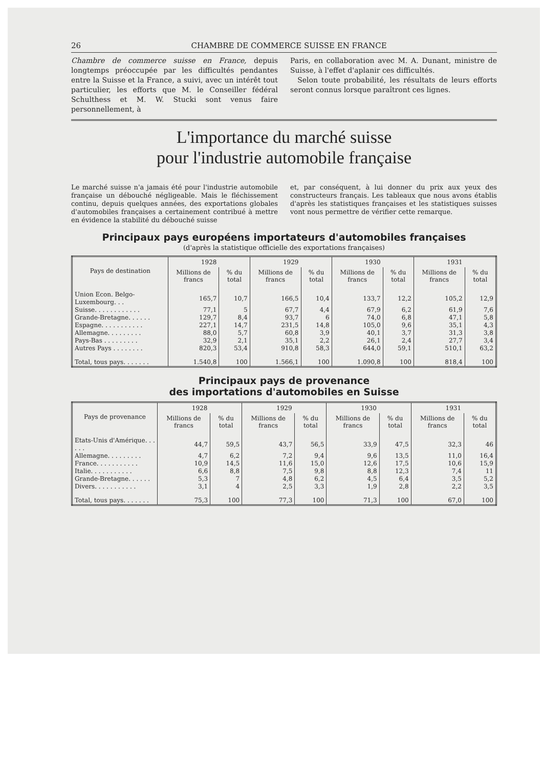26 CHAMBRE DE COMMERCE SUISSE EN FRANCE
Chambre de commerce suisse en France, depuis longtemps préoccupée par les difficultés pendantes entre la Suisse et la France, a suivi, avec un intérêt tout particulier, les efforts que M. le Conseiller fédéral Schulthess et M. W. Stucki sont venus faire personnellement, à
Paris, en collaboration avec M. A. Dunant, ministre de Suisse, à l'effet d'aplanir ces difficultés.
Selon toute probabilité, les résultats de leurs efforts seront connus lorsque paraîtront ces lignes.
L'importance du marché suisse
pour l'industrie automobile française
Le marché suisse n'a jamais été pour l'industrie automobile française un débouché négligeable. Mais le fléchissement continu, depuis quelques années, des exportations globales d'automobiles françaises a certainement contribué à mettre en évidence la stabilité du débouché suisse
et, par conséquent, à lui donner du prix aux yeux des constructeurs français. Les tableaux que nous avons établis d'après les statistiques françaises et les statistiques suisses vont nous permettre de vérifier cette remarque.
Principaux pays européens importateurs d'automobiles françaises
(d'après la statistique officielle des exportations françaises)
| Pays de destination | 1928 | | 1929 | | 1930 | | 1931 | |
| --- | --- | --- | --- | --- | --- | --- | --- | --- |
| | Millions de francs | % du total | Millions de francs | % du total | Millions de francs | % du total | Millions de francs | % du total |
| Union Econ. Belgo-Luxembourg. . . | 165,7 | 10,7 | 166,5 | 10,4 | 133,7 | 12,2 | 105,2 | 12,9 |
| Suisse. . . . . . . . . . . . | 77,1 | 5 | 67,7 | 4,4 | 67,9 | 6,2 | 61,9 | 7,6 |
| Grande-Bretagne. . . . . . | 129,7 | 8,4 | 93,7 | 6 | 74,0 | 6,8 | 47,1 | 5,8 |
| Espagne. . . . . . . . . . . | 227,1 | 14,7 | 231,5 | 14,8 | 105,0 | 9,6 | 35,1 | 4,3 |
| Allemagne. . . . . . . . . | 88,0 | 5,7 | 60,8 | 3,9 | 40,1 | 3,7 | 31,3 | 3,8 |
| Pays-Bas . . . . . . . . . | 32,9 | 2,1 | 35,1 | 2,2 | 26,1 | 2,4 | 27,7 | 3,4 |
| Autres Pays . . . . . . . . | 820,3 | 53,4 | 910,8 | 58,3 | 644,0 | 59,1 | 510,1 | 63,2 |
| Total, tous pays. . . . . . . | 1.540,8 | 100 | 1.566,1 | 100 | 1.090,8 | 100 | 818,4 | 100 |
Principaux pays de provenance
des importations d'automobiles en Suisse
| Pays de provenance | 1928 | | 1929 | | 1930 | | 1931 | |
| --- | --- | --- | --- | --- | --- | --- | --- | --- |
| | Millions de francs | % du total | Millions de francs | % du total | Millions de francs | % du total | Millions de francs | % du total |
| Etats-Unis d'Amérique. . . . . . | 44,7 | 59,5 | 43,7 | 56,5 | 33,9 | 47,5 | 32,3 | 46 |
| Allemagne. . . . . . . . . | 4,7 | 6,2 | 7,2 | 9,4 | 9,6 | 13,5 | 11,0 | 16,4 |
| France. . . . . . . . . . . | 10,9 | 14,5 | 11,6 | 15,0 | 12,6 | 17,5 | 10,6 | 15,9 |
| Italie. . . . . . . . . . . | 6,6 | 8,8 | 7,5 | 9,8 | 8,8 | 12,3 | 7,4 | 11 |
| Grande-Bretagne. . . . . . | 5,3 | 7 | 4,8 | 6,2 | 4,5 | 6,4 | 3,5 | 5,2 |
| Divers. . . . . . . . . . . | 3,1 | 4 | 2,5 | 3,3 | 1,9 | 2,8 | 2,2 | 3,5 |
| Total, tous pays. . . . . . . | 75,3 | 100 | 77,3 | 100 | 71,3 | 100 | 67,0 | 100 |